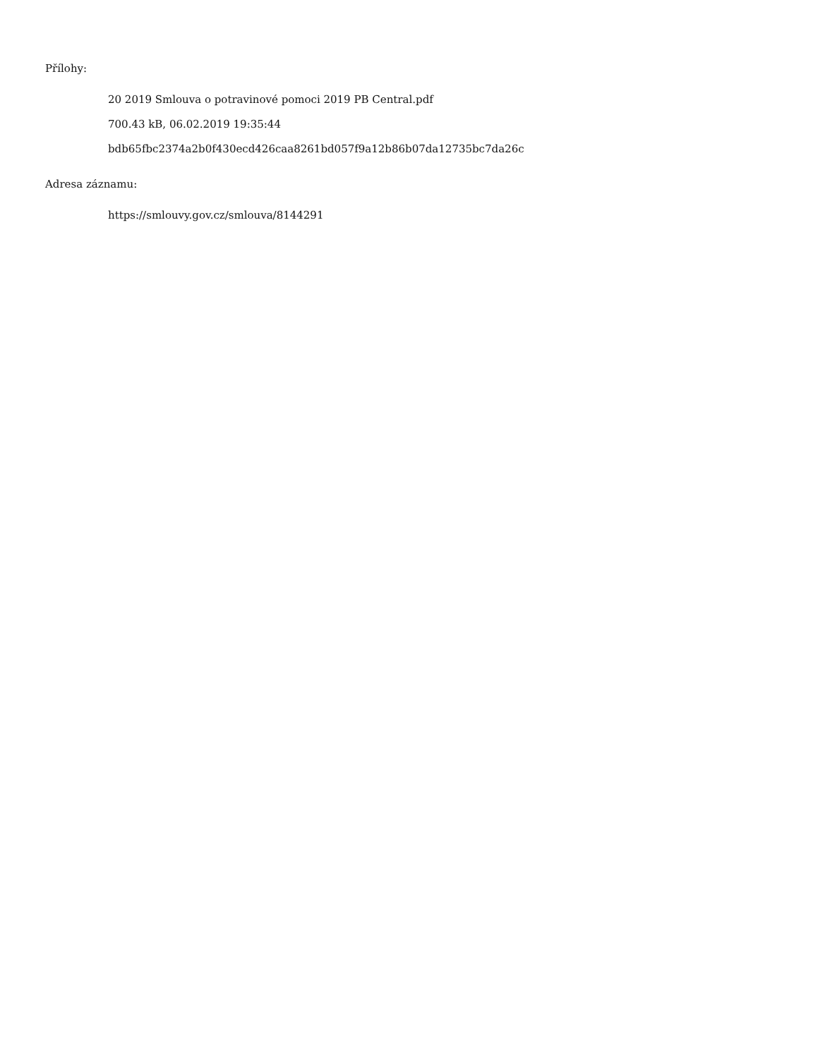Přílohy:
20 2019 Smlouva o potravinové pomoci 2019 PB Central.pdf
700.43 kB, 06.02.2019 19:35:44
bdb65fbc2374a2b0f430ecd426caa8261bd057f9a12b86b07da12735bc7da26c
Adresa záznamu:
https://smlouvy.gov.cz/smlouva/8144291